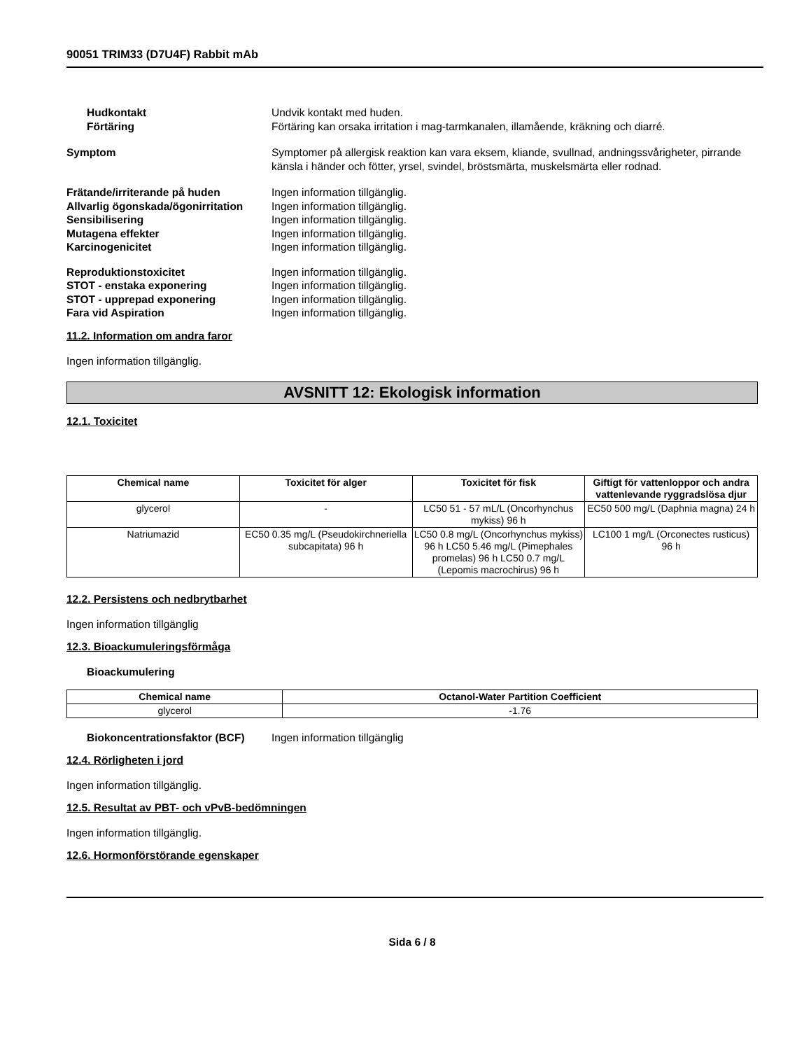90051 TRIM33 (D7U4F) Rabbit mAb
Hudkontakt Undvik kontakt med huden.
Förtäring Förtäring kan orsaka irritation i mag-tarmkanalen, illamående, kräkning och diarré.
Symptom Symptomer på allergisk reaktion kan vara eksem, kliande, svullnad, andningssvårigheter, pirrande känsla i händer och fötter, yrsel, svindel, bröstsmärta, muskelsmärta eller rodnad.
Frätande/irriterande på huden Ingen information tillgänglig.
Allvarlig ögonskada/ögonirritation
Ingen information tillgänglig.
Sensibilisering Ingen information tillgänglig.
Mutagena effekter Ingen information tillgänglig.
Karcinogenicitet Ingen information tillgänglig.
Reproduktionstoxicitet Ingen information tillgänglig.
STOT - enstaka exponering Ingen information tillgänglig.
STOT - upprepad exponering Ingen information tillgänglig.
Fara vid Aspiration Ingen information tillgänglig.
11.2. Information om andra faror
Ingen information tillgänglig.
AVSNITT 12: Ekologisk information
12.1. Toxicitet
| Chemical name | Toxicitet för alger | Toxicitet för fisk | Giftigt för vattenloppor och andra vattenlevande ryggradslösa djur |
| --- | --- | --- | --- |
| glycerol | - | LC50 51 - 57 mL/L (Oncorhynchus mykiss) 96 h | EC50 500 mg/L (Daphnia magna) 24 h |
| Natriumazid | EC50 0.35 mg/L (Pseudokirchneriella subcapitata) 96 h | LC50 0.8 mg/L (Oncorhynchus mykiss) 96 h LC50 5.46 mg/L (Pimephales promelas) 96 h LC50 0.7 mg/L (Lepomis macrochirus) 96 h | LC100 1 mg/L (Orconectes rusticus) 96 h |
12.2. Persistens och nedbrytbarhet
Ingen information tillgänglig
12.3. Bioackumuleringsförmåga
Bioackumulering
| Chemical name | Octanol-Water Partition Coefficient |
| --- | --- |
| glycerol | -1.76 |
Biokoncentrationsfaktor (BCF) Ingen information tillgänglig
12.4. Rörligheten i jord
Ingen information tillgänglig.
12.5. Resultat av PBT- och vPvB-bedömningen
Ingen information tillgänglig.
12.6. Hormonförstörande egenskaper
Sida 6 / 8